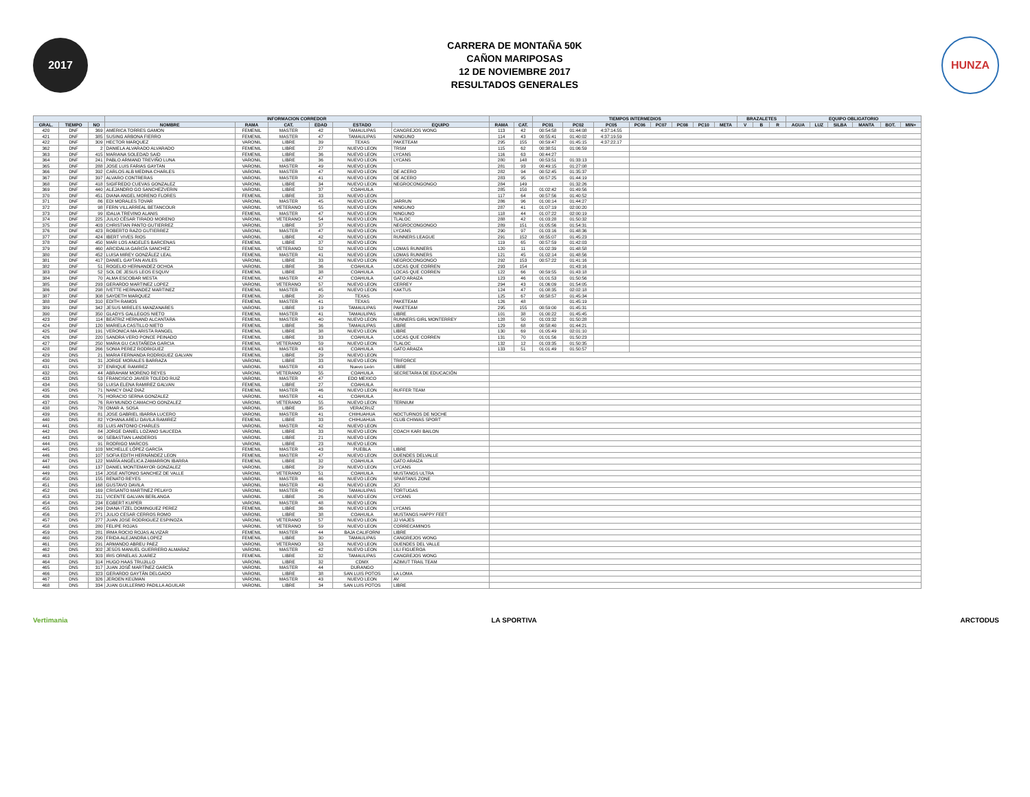2017
CARRERA DE MONTAÑA 50K
CAÑON MARIPOSAS
12 DE NOVIEMBRE 2017
RESULTADOS GENERALES
HUNZA
| | | | INFORMACION CORREDOR | | | | | | | | TIEMPOS INTERMEDIOS | | | | | | | | BRAZALETES | | | EQUIPO OBLIGATORIO | | | | | |
| --- | --- | --- | --- | --- | --- | --- | --- | --- | --- | --- | --- | --- | --- | --- | --- | --- | --- | --- | --- | --- | --- | --- | --- | --- | --- | --- | --- |
| GRAL. | TIEMPO | NO | NOMBRE | RAMA | CAT. | EDAD | ESTADO | EQUIPO | RAMA | CAT. | PC01 | PC02 | PC05 | PC06 | PC07 | PC08 | PC10 | META | V | B | R | AGUA | LUZ | SILBA | MANTA | BOT. | MIN+ |
| 420 | DNF | 369 | AMERICA TORRES GAMON | FEMENIL | MASTER | 42 | TAMAULIPAS | CANGREJOS WONG | 113 | 42 | 00:54:58 | 01:44:08 | 4:37:14.55 | | | | | | | | | | | | | | |
| 421 | DNF | 385 | SUSING ARBONA FIERRO | FEMENIL | MASTER | 47 | TAMAULIPAS | NINGUNO | 114 | 43 | 00:55:41 | 01:40:02 | 4:37:19.59 | | | | | | | | | | | | | | |
| 422 | DNF | 309 | HECTOR MARQUEZ | VARONIL | LIBRE | 39 | TEXAS | PAKETEAM | 295 | 155 | 00:59:47 | 01:45:15 | 4:37:22.17 | | | | | | | | | | | | | | |
| 362 | DNF | 2 | DANIELA ALVARADO ALVARADO | FEMENIL | LIBRE | 27 | NUEVO LEON | TRSM | 115 | 62 | 00:38:51 | 01:06:59 | | | | | | | | | | | | | | | |
| 363 | DNF | 415 | MARIANA SOLEDAD SAID | FEMENIL | LIBRE | 36 | NUEVO LEON | LYCANS | 116 | 63 | 00:44:27 | | | | | | | | | | | | | | | | |
| 364 | DNF | 241 | PABLO ARMAND TREVIÑO LUNA | VARONIL | LIBRE | 36 | NUEVO LEON | LYCANS | 280 | 148 | 00:53:51 | 01:33:13 | | | | | | | | | | | | | | | |
| 365 | DNF | 288 | JOSE LUIS FARIAS GAYTAN | VARONIL | MASTER | 49 | NUEVO LEON | | 281 | 93 | 00:49:15 | 01:27:08 | | | | | | | | | | | | | | | |
| 366 | DNF | 392 | CARLOS ALB MEDINA CHARLES | VARONIL | MASTER | 47 | NUEVO LEON | DE ACERO | 282 | 94 | 00:52:45 | 01:35:37 | | | | | | | | | | | | | | | |
| 367 | DNF | 397 | ALVARO CONTRERAS | VARONIL | MASTER | 41 | NUEVO LEON | DE ACERO | 283 | 95 | 00:57:25 | 01:44:19 | | | | | | | | | | | | | | | |
| 368 | DNF | 418 | SIGIFREDO CUEVAS GONZALEZ | VARONIL | LIBRE | 34 | NUEVO LEON | NEGROCONGONGO | 284 | 149 | | 01:32:26 | | | | | | | | | | | | | | | |
| 369 | DNF | 440 | ALEJANDRO GO SANCHEZVERIN | VARONIL | LIBRE | 37 | COAHUILA | | 285 | 150 | 01:02:42 | 01:49:56 | | | | | | | | | | | | | | | |
| 370 | DNF | 451 | DIANA ANGEL MORENO FLORES | FEMENIL | LIBRE | 33 | NUEVO LEON | | 117 | 64 | 00:57:56 | 01:40:52 | | | | | | | | | | | | | | | |
| 371 | DNF | 86 | EDI MORALES TOVAR | VARONIL | MASTER | 45 | NUEVO LEON | JARRUN | 286 | 96 | 01:00:14 | 01:44:27 | | | | | | | | | | | | | | | |
| 372 | DNF | 98 | FERN VILLARREAL BETANCOUR | VARONIL | VETERANO | 55 | NUEVO LEON | NINGUNO | 287 | 41 | 01:07:19 | 02:00:20 | | | | | | | | | | | | | | | |
| 373 | DNF | 99 | IDALIA TREVINO ALANIS | FEMENIL | MASTER | 47 | NUEVO LEON | NINGUNO | 118 | 44 | 01:07:22 | 02:00:19 | | | | | | | | | | | | | | | |
| 374 | DNF | 225 | JULIO CÉSAR TIRADO MORENO | VARONIL | VETERANO | 54 | NUEVO LEON | TLALOC | 288 | 42 | 01:03:28 | 01:50:32 | | | | | | | | | | | | | | | |
| 375 | DNF | 403 | CHRISTIAN PANTO GUTIERREZ | VARONIL | LIBRE | 37 | NUEVO LEON | NEGROCONGONGO | 289 | 151 | 01:05:56 | 01:54:31 | | | | | | | | | | | | | | | |
| 376 | DNF | 423 | ROBERTO RAZO GUTIERREZ | VARONIL | MASTER | 47 | NUEVO LEON | LYCANS | 290 | 97 | 01:03:16 | 01:48:36 | | | | | | | | | | | | | | | |
| 377 | DNF | 424 | IBERT VIVES RIOS | VARONIL | LIBRE | 42 | NUEVO LEON | RUNNERS LEAGUE | 291 | 152 | 00:55:07 | 01:45:23 | | | | | | | | | | | | | | | |
| 378 | DNF | 450 | MARI LOS ANGELES BARCENAS | FEMENIL | LIBRE | 37 | NUEVO LEON | | 119 | 65 | 00:57:59 | 01:42:03 | | | | | | | | | | | | | | | |
| 379 | DNF | 460 | ARCIDALIA GARCÍA SANCHEZ | FEMENIL | VETERANO | 52 | NUEVO LEON | LOMAS RUNNERS | 120 | 11 | 01:02:39 | 01:48:58 | | | | | | | | | | | | | | | |
| 380 | DNF | 452 | LUISA MIREY GONZÁLEZ LEAL | FEMENIL | MASTER | 41 | NUEVO LEON | LOMAS RUNNERS | 121 | 45 | 01:02:14 | 01:48:56 | | | | | | | | | | | | | | | |
| 381 | DNF | 417 | DANIEL GAYTAN AVILES | VARONIL | LIBRE | 33 | NUEVO LEON | NEGROCONGONGO | 292 | 153 | 00:57:22 | 01:41:16 | | | | | | | | | | | | | | | |
| 382 | DNF | 51 | ROGELIO HERNANDEZ OCHOA | VARONIL | LIBRE | 36 | COAHUILA | LOCAS QUE CORREN | 293 | 154 | | 01:43:16 | | | | | | | | | | | | | | | |
| 383 | DNF | 52 | SOL DE JESUS LEOS ESQUIV | FEMENIL | LIBRE | 38 | COAHUILA | LOCAS QUE CORREN | 122 | 66 | 00:59:55 | 01:43:18 | | | | | | | | | | | | | | | |
| 384 | DNF | 70 | ALMA ESCOBAR MESTA | FEMENIL | MASTER | 47 | COAHUILA | GATO ARAIZA | 123 | 46 | 01:01:53 | 01:50:56 | | | | | | | | | | | | | | | |
| 385 | DNF | 293 | GERARDO MARTINEZ LOPEZ | VARONIL | VETERANO | 57 | NUEVO LEON | CERREY | 294 | 43 | 01:06:09 | 01:54:05 | | | | | | | | | | | | | | | |
| 386 | DNF | 298 | IVETTE HERNANDEZ MARTINEZ | FEMENIL | MASTER | 45 | NUEVO LEON | KAKTUS | 124 | 47 | 01:08:35 | 02:02:18 | | | | | | | | | | | | | | | |
| 387 | DNF | 308 | SAYDETH MARQUEZ | FEMENIL | LIBRE | 20 | TEXAS | | 125 | 67 | 00:58:57 | 01:45:34 | | | | | | | | | | | | | | | |
| 388 | DNF | 310 | EDITH RAMOS | FEMENIL | MASTER | 41 | TEXAS | PAKETEAM | 126 | 48 | | 01:45:19 | | | | | | | | | | | | | | | |
| 389 | DNF | 342 | JESUS MIRELES MANZANARES | VARONIL | LIBRE | 19 | TAMAULIPAS | PAKETEAM | 295 | 155 | 00:59:00 | 01:45:31 | | | | | | | | | | | | | | | |
| 390 | DNF | 350 | GLADYS GALLEGOS NIETO | FEMENIL | MASTER | 41 | TAMAULIPAS | LIBRE | 101 | 38 | 01:00:22 | 01:45:45 | | | | | | | | | | | | | | | |
| 423 | DNF | 114 | BEATRIZ HERNAND ALCANTARA | FEMENIL | MASTER | 40 | NUEVO LEON | RUNNERS GIRL MONTERREY | 128 | 50 | 01:03:32 | 01:50:28 | | | | | | | | | | | | | | | |
| 424 | DNF | 120 | MARIELA CASTILLO NIETO | FEMENIL | LIBRE | 36 | TAMAULIPAS | LIBRE | 129 | 68 | 00:58:40 | 01:44:21 | | | | | | | | | | | | | | | |
| 425 | DNF | 191 | VERONICA MA ARISTA RANGEL | FEMENIL | LIBRE | 38 | NUEVO LEON | LIBRE | 130 | 69 | 01:05:49 | 02:01:10 | | | | | | | | | | | | | | | |
| 426 | DNF | 220 | SANDRA VERO PONCE PEINADO | FEMENIL | LIBRE | 33 | COAHUILA | LOCAS QUE CORREN | 131 | 70 | 01:01:56 | 01:50:23 | | | | | | | | | | | | | | | |
| 427 | DNF | 250 | MARIA GU CASTAÑEDA GARCIA | FEMENIL | VETERANO | 59 | NUEVO LEON | TLALOC | 132 | 12 | 01:03:35 | 01:50:35 | | | | | | | | | | | | | | | |
| 428 | DNF | 266 | SONIA PEREZ RODRIGUEZ | FEMENIL | MASTER | 43 | COAHUILA | GATO ARAIZA | 133 | 51 | 01:01:49 | 01:50:57 | | | | | | | | | | | | | | | |
| 429 | DNS | 21 | MARIA FERNANDA RODRIGUEZ GALVAN | FEMENIL | LIBRE | 29 | NUEVO LEON | | | | | | | | | | | | | | | | | | | | |
| 430 | DNS | 31 | JORGE MORALES BARRAZA | VARONIL | LIBRE | 33 | NUEVO LEON | TRIFORCE | | | | | | | | | | | | | | | | | | | |
| 431 | DNS | 37 | ENRIQUE RAMIREZ | VARONIL | MASTER | 43 | Nuevo León | LIBRE | | | | | | | | | | | | | | | | | | | |
| 432 | DNS | 44 | ABRAHAM MORENO REYES | VARONIL | VETERANO | 55 | COAHUILA | SECRETARIA DE EDUCACIÓN | | | | | | | | | | | | | | | | | | | |
| 433 | DNS | 53 | FRANCISCO JAVIER TOLEDO RUIZ | VARONIL | MASTER | 47 | EDO MEXICO | | | | | | | | | | | | | | | | | | | | |
| 434 | DNS | 59 | LUISA ELENA RAMIREZ GALVAN | FEMENIL | LIBRE | 27 | COAHUILA | | | | | | | | | | | | | | | | | | | | |
| 435 | DNS | 71 | NANCY DIAZ DIAZ | FEMENIL | MASTER | 46 | NUEVO LEON | RUFFER TEAM | | | | | | | | | | | | | | | | | | | |
| 436 | DNS | 75 | HORACIO SERNA GONZALEZ | VARONIL | MASTER | 41 | COAHUILA | | | | | | | | | | | | | | | | | | | | |
| 437 | DNS | 76 | RAYMUNDO CAMACHO GONZALEZ | VARONIL | VETERANO | 55 | NUEVO LEON | TERNIUM | | | | | | | | | | | | | | | | | | | |
| 438 | DNS | 78 | OMAR A. SOSA | VARONIL | LIBRE | 35 | VERACRUZ | | | | | | | | | | | | | | | | | | | | |
| 439 | DNS | 81 | JOSE GABRIEL IBARRA LUCERO | VARONIL | MASTER | 41 | CHIHUAHUA | NOCTURNOS DE NOCHE | | | | | | | | | | | | | | | | | | | |
| 440 | DNS | 82 | YOHANA ARELI DAVILA RAMIREZ | FEMENIL | LIBRE | 33 | CHIHUAHUA | CLUB CHIWAS SPORT | | | | | | | | | | | | | | | | | | | |
| 441 | DNS | 83 | LUIS ANTONIO CHARLES | VARONIL | MASTER | 42 | NUEVO LEON | | | | | | | | | | | | | | | | | | | | |
| 442 | DNS | 84 | JORGE DANIEL LOZANO SAUCEDA | VARONIL | LIBRE | 33 | NUEVO LEON | COACH KARI BAILON | | | | | | | | | | | | | | | | | | | |
| 443 | DNS | 90 | SEBASTIAN LANDEROS | VARONIL | LIBRE | 21 | NUEVO LEON | | | | | | | | | | | | | | | | | | | | |
| 444 | DNS | 91 | RODRIGO MARCOS | VARONIL | LIBRE | 23 | NUEVO LEON | | | | | | | | | | | | | | | | | | | | |
| 445 | DNS | 103 | MICHELLE LÓPEZ GARCÍA | FEMENIL | MASTER | 43 | PUEBLA | LIBRE | | | | | | | | | | | | | | | | | | | |
| 446 | DNS | 107 | SOFIA EDITH HERNÁNDEZ LEON | FEMENIL | MASTER | 47 | NUEVO LEON | DUENDES DELVALLE | | | | | | | | | | | | | | | | | | | |
| 447 | DNS | 122 | MARÍA ANGÉLICA ZAMARRON IBARRA | FEMENIL | LIBRE | 32 | COAHUILA | GATO ARAIZA | | | | | | | | | | | | | | | | | | | |
| 448 | DNS | 137 | DANIEL MONTEMAYOR GONZALEZ | VARONIL | LIBRE | 29 | NUEVO LEON | LYCANS | | | | | | | | | | | | | | | | | | | |
| 449 | DNS | 154 | JOSE ANTONIO SANCHEZ DE VALLE | VARONIL | VETERANO | 51 | COAHUILA | MUSTANGS ULTRA | | | | | | | | | | | | | | | | | | | |
| 450 | DNS | 155 | RENATO REYES | VARONIL | MASTER | 46 | NUEVO LEON | SPARTANS ZONE | | | | | | | | | | | | | | | | | | | |
| 451 | DNS | 168 | GUSTAVO DAVILA | VARONIL | MASTER | 43 | NUEVO LEON | JCI | | | | | | | | | | | | | | | | | | | |
| 452 | DNS | 169 | CRISANTO MARTINEZ PELAYO | VARONIL | MASTER | 40 | TAMAULIPAS | TORTUGAS | | | | | | | | | | | | | | | | | | | |
| 453 | DNS | 211 | VICENTE GALVAN BERLANGA | VARONIL | LIBRE | 26 | NUEVO LEON | LYCANS | | | | | | | | | | | | | | | | | | | |
| 454 | DNS | 234 | EGBERT KUIPER | VARONIL | MASTER | 48 | NUEVO LEON | | | | | | | | | | | | | | | | | | | | |
| 455 | DNS | 249 | DIANA ITZEL DOMINGUEZ PEREZ | FEMENIL | LIBRE | 36 | NUEVO LEON | LYCANS | | | | | | | | | | | | | | | | | | | |
| 456 | DNS | 271 | JULIO CESAR CERROS ROMO | VARONIL | LIBRE | 38 | COAHUILA | MUSTANGS HAPPY FEET | | | | | | | | | | | | | | | | | | | |
| 457 | DNS | 277 | JUAN JOSE RODRIGUEZ ESPINOZA | VARONIL | VETERANO | 57 | NUEVO LEON | JJ VIAJES | | | | | | | | | | | | | | | | | | | |
| 458 | DNS | 280 | FELIPE ROJAS | VARONIL | VETERANO | 59 | NUEVO LEON | CORRECAMINOS | | | | | | | | | | | | | | | | | | | |
| 459 | DNS | 281 | IRMA ROCIO ROJAS ALVIZAR | FEMENIL | MASTER | 44 | BAJA CALIFORNI | LIBRE | | | | | | | | | | | | | | | | | | | |
| 460 | DNS | 290 | FRIDA ALEJANDRA LOPEZ | FEMENIL | LIBRE | 30 | TAMAULIPAS | CANGREJOS WONG | | | | | | | | | | | | | | | | | | | |
| 461 | DNS | 291 | ARMANDO ABREU PAEZ | VARONIL | VETERANO | 53 | NUEVO LEON | DUENDES DEL VALLE | | | | | | | | | | | | | | | | | | | |
| 462 | DNS | 302 | JESÚS MANUEL GUERRERO ALMARAZ | VARONIL | MASTER | 42 | NUEVO LEON | LILI FIGUEROA | | | | | | | | | | | | | | | | | | | |
| 463 | DNS | 303 | IRIS ORNELAS JUAREZ | FEMENIL | LIBRE | 32 | TAMAULIPAS | CANGREJOS WONG | | | | | | | | | | | | | | | | | | | |
| 464 | DNS | 314 | HUGO HAAS TRUJILLO | VARONIL | LIBRE | 32 | CDMX | AZIMUT TRAIL TEAM | | | | | | | | | | | | | | | | | | | |
| 465 | DNS | 317 | JUAN JOSÉ MARTÍNEZ GARCÍA | VARONIL | MASTER | 44 | DURANGO | | | | | | | | | | | | | | | | | | | | |
| 466 | DNS | 323 | GERARDO GAYTÁN DELGADO | VARONIL | LIBRE | 38 | SAN LUIS POTOS | LA LOMA | | | | | | | | | | | | | | | | | | | |
| 467 | DNS | 326 | JEROEN KEIJMAN | VARONIL | MASTER | 43 | NUEVO LEON | AV | | | | | | | | | | | | | | | | | | | |
| 468 | DNS | 334 | JUAN GUILLERMO PADILLA AGUILAR | VARONIL | LIBRE | 34 | SAN LUIS POTOS | LIBRE | | | | | | | | | | | | | | | | | | | |
Vertimania LA SPORTIVA ARCTODUS